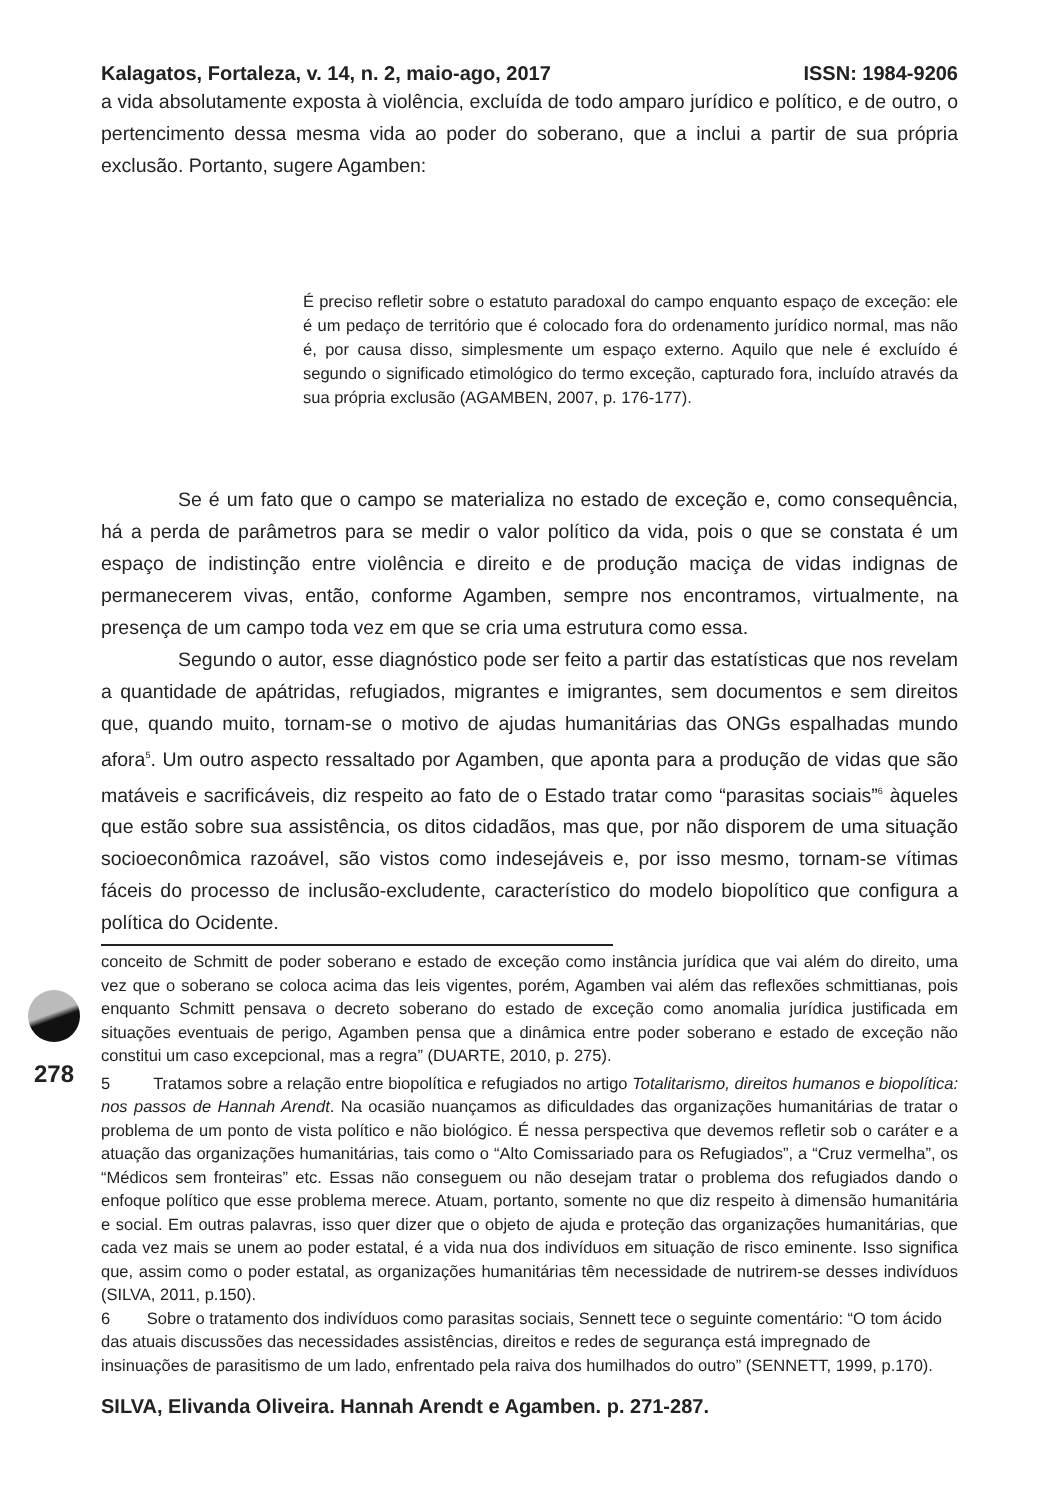278
Kalagatos, Fortaleza, v. 14, n. 2, maio-ago, 2017 ISSN: 1984-9206
a vida absolutamente exposta à violência, excluída de todo amparo jurídico e político, e de outro, o pertencimento dessa mesma vida ao poder do soberano, que a inclui a partir de sua própria exclusão. Portanto, sugere Agamben:
É preciso refletir sobre o estatuto paradoxal do campo enquanto espaço de exceção: ele é um pedaço de território que é colocado fora do ordenamento jurídico normal, mas não é, por causa disso, simplesmente um espaço externo. Aquilo que nele é excluído é segundo o significado etimológico do termo exceção, capturado fora, incluído através da sua própria exclusão (AGAMBEN, 2007, p. 176-177).
Se é um fato que o campo se materializa no estado de exceção e, como consequência, há a perda de parâmetros para se medir o valor político da vida, pois o que se constata é um espaço de indistinção entre violência e direito e de produção maciça de vidas indignas de permanecerem vivas, então, conforme Agamben, sempre nos encontramos, virtualmente, na presença de um campo toda vez em que se cria uma estrutura como essa.
Segundo o autor, esse diagnóstico pode ser feito a partir das estatísticas que nos revelam a quantidade de apátridas, refugiados, migrantes e imigrantes, sem documentos e sem direitos que, quando muito, tornam-se o motivo de ajudas humanitárias das ONGs espalhadas mundo afora<sup>5</sup>. Um outro aspecto ressaltado por Agamben, que aponta para a produção de vidas que são matáveis e sacrificáveis, diz respeito ao fato de o Estado tratar como “parasitas sociais”<sup>6</sup> àqueles que estão sobre sua assistência, os ditos cidadãos, mas que, por não disporem de uma situação socioeconômica razoável, são vistos como indesejáveis e, por isso mesmo, tornam-se vítimas fáceis do processo de inclusão-excludente, característico do modelo biopolítico que configura a política do Ocidente.
conceito de Schmitt de poder soberano e estado de exceção como instância jurídica que vai além do direito, uma vez que o soberano se coloca acima das leis vigentes, porém, Agamben vai além das reflexões schmittianas, pois enquanto Schmitt pensava o decreto soberano do estado de exceção como anomalia jurídica justificada em situações eventuais de perigo, Agamben pensa que a dinâmica entre poder soberano e estado de exceção não constitui um caso excepcional, mas a regra” (DUARTE, 2010, p. 275).
5 Tratamos sobre a relação entre biopolítica e refugiados no artigo Totalitarismo, direitos humanos e biopolítica: nos passos de Hannah Arendt. Na ocasião nuançamos as dificuldades das organizações humanitárias de tratar o problema de um ponto de vista político e não biológico. É nessa perspectiva que devemos refletir sob o caráter e a atuação das organizações humanitárias, tais como o “Alto Comissariado para os Refugiados”, a “Cruz vermelha”, os “Médicos sem fronteiras” etc. Essas não conseguem ou não desejam tratar o problema dos refugiados dando o enfoque político que esse problema merece. Atuam, portanto, somente no que diz respeito à dimensão humanitária e social. Em outras palavras, isso quer dizer que o objeto de ajuda e proteção das organizações humanitárias, que cada vez mais se unem ao poder estatal, é a vida nua dos indivíduos em situação de risco eminente. Isso significa que, assim como o poder estatal, as organizações humanitárias têm necessidade de nutrirem-se desses indivíduos (SILVA, 2011, p.150).
6 Sobre o tratamento dos indivíduos como parasitas sociais, Sennett tece o seguinte comentário: “O tom ácido das atuais discussões das necessidades assistências, direitos e redes de segurança está impregnado de insinuações de parasitismo de um lado, enfrentado pela raiva dos humilhados do outro” (SENNETT, 1999, p.170).
SILVA, Elivanda Oliveira. Hannah Arendt e Agamben. p. 271-287.